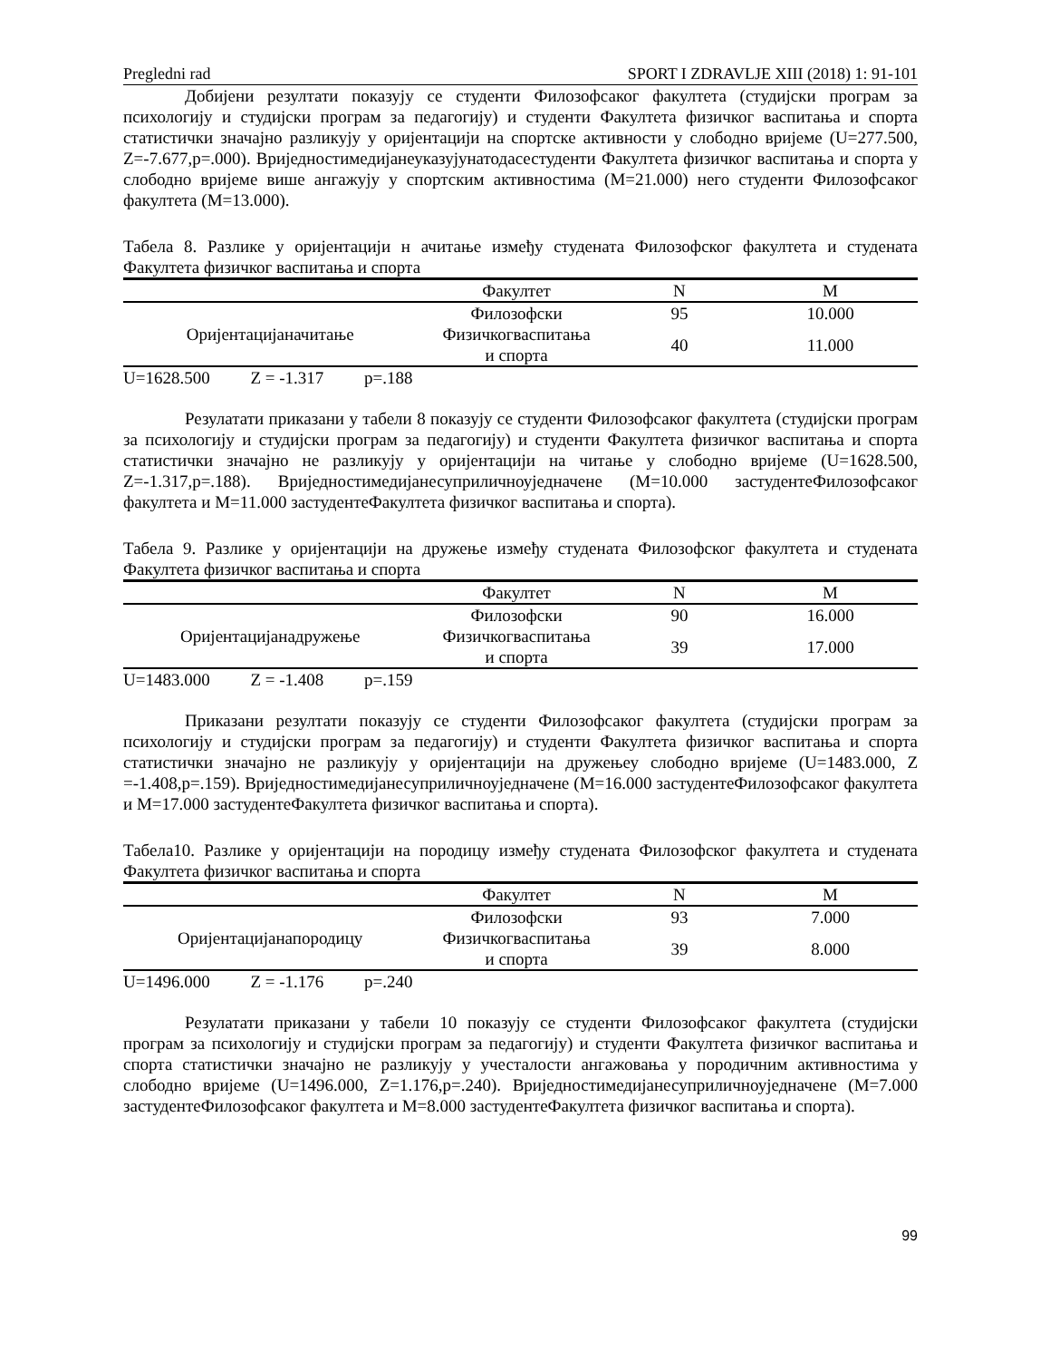Pregledni rad SPORT I ZDRAVLJE XIII (2018) 1: 91-101
Добијени резултати показују се студенти Филозофсаког факултета (студијски програм за психологију и студијски програм за педагогију) и студенти Факултета физичког васпитања и спорта статистички значајно разликују у оријентацији на спортске активности у слободно вријеме (U=277.500, Z=-7.677,p=.000). Вриједностимедијанеуказујунатодасестуденти Факултета физичког васпитања и спорта у слободно вријеме више ангажују у спортским активностима (M=21.000) него студенти Филозофсаког факултета (M=13.000).
Табела 8. Разлике у оријентацији н ачитање између студената Филозофског факултета и студената Факултета физичког васпитања и спорта
| | Факултет | N | M |
| --- | --- | --- | --- |
| Оријентацијаначитање | Филозофски | 95 | 10.000 |
| | Физичкогваспитања и спорта | 40 | 11.000 |
U=1628.500 Z = -1.317 p=.188
Резулатати приказани у табели 8 показују се студенти Филозофсаког факултета (студијски програм за психологију и студијски програм за педагогију) и студенти Факултета физичког васпитања и спорта статистички значајно не разликују у оријентацији на читање у слободно вријеме (U=1628.500, Z=-1.317,p=.188). Вриједностимедијанесуприличноуједначене (M=10.000 застудентеФилозофсаког факултета и M=11.000 застудентеФакултета физичког васпитања и спорта).
Табела 9. Разлике у оријентацији на дружење између студената Филозофског факултета и студената Факултета физичког васпитања и спорта
| | Факултет | N | M |
| --- | --- | --- | --- |
| Оријентацијанадружење | Филозофски | 90 | 16.000 |
| | Физичкогваспитања и спорта | 39 | 17.000 |
U=1483.000 Z = -1.408 p=.159
Приказани резултати показују се студенти Филозофсаког факултета (студијски програм за психологију и студијски програм за педагогију) и студенти Факултета физичког васпитања и спорта статистички значајно не разликују у оријентацији на дружењеу слободно вријеме (U=1483.000, Z =-1.408,p=.159). Вриједностимедијанесуприличноуједначене (M=16.000 застудентеФилозофсаког факултета и M=17.000 застудентеФакултета физичког васпитања и спорта).
Табела10. Разлике у оријентацији на породицу између студената Филозофског факултета и студената Факултета физичког васпитања и спорта
| | Факултет | N | M |
| --- | --- | --- | --- |
| Оријентацијанапородицу | Филозофски | 93 | 7.000 |
| | Физичкогваспитања и спорта | 39 | 8.000 |
U=1496.000 Z = -1.176 p=.240
Резулатати приказани у табели 10 показују се студенти Филозофсаког факултета (студијски програм за психологију и студијски програм за педагогију) и студенти Факултета физичког васпитања и спорта статистички значајно не разликују у учесталости ангажовања у породичним активностима у слободно вријеме (U=1496.000, Z=1.176,p=.240). Вриједностимедијанесуприличноуједначене (M=7.000 застудентеФилозофсаког факултета и M=8.000 застудентеФакултета физичког васпитања и спорта).
99